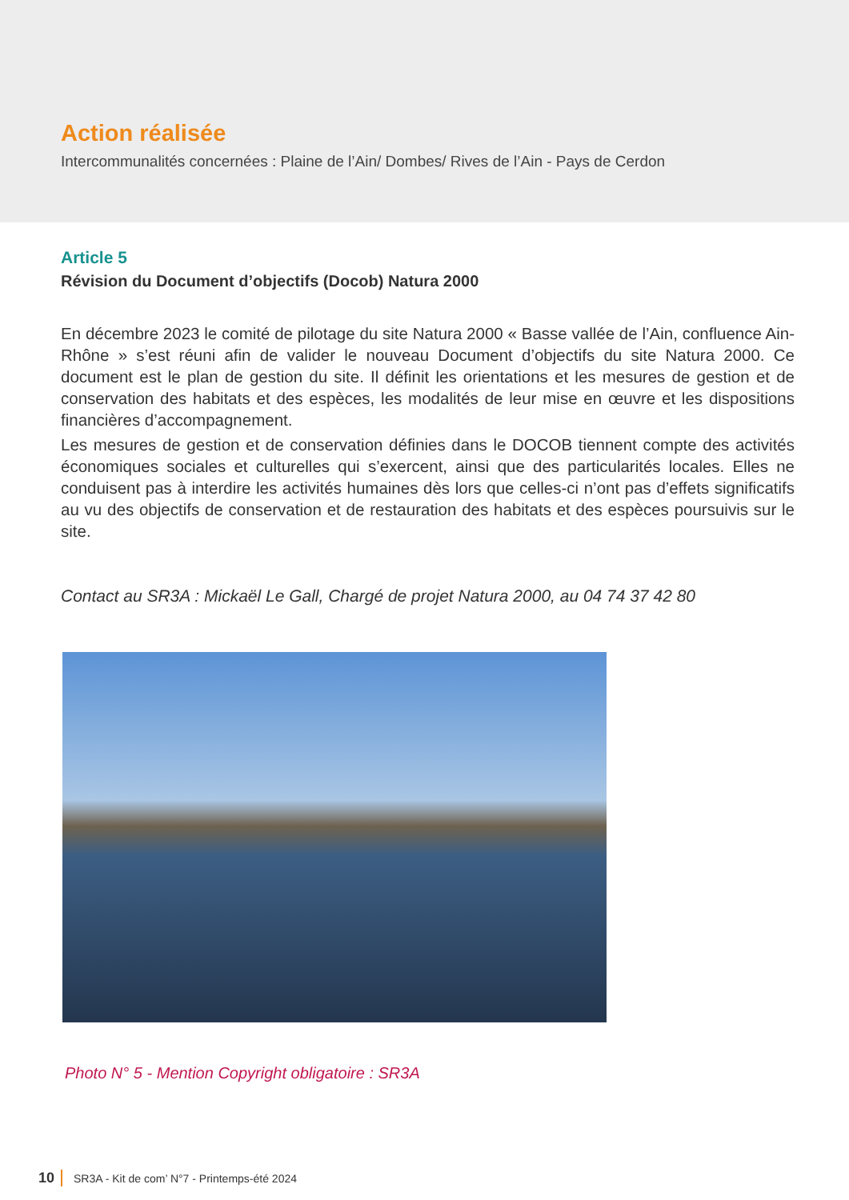Action réalisée
Intercommunalités concernées : Plaine de l’Ain/ Dombes/ Rives de l’Ain - Pays de Cerdon
Article 5
Révision du Document d’objectifs (Docob) Natura 2000
En décembre 2023 le comité de pilotage du site Natura 2000 « Basse vallée de l’Ain, confluence Ain-Rhône » s’est réuni afin de valider le nouveau Document d’objectifs du site Natura 2000. Ce document est le plan de gestion du site. Il définit les orientations et les mesures de gestion et de conservation des habitats et des espèces, les modalités de leur mise en œuvre et les dispositions financières d’accompagnement.
Les mesures de gestion et de conservation définies dans le DOCOB tiennent compte des activités économiques sociales et culturelles qui s’exercent, ainsi que des particularités locales. Elles ne conduisent pas à interdire les activités humaines dès lors que celles-ci n’ont pas d’effets significatifs au vu des objectifs de conservation et de restauration des habitats et des espèces poursuivis sur le site.
Contact au SR3A : Mickaël Le Gall, Chargé de projet Natura 2000, au 04 74 37 42 80
Photo N° 5 - Mention Copyright obligatoire : SR3A
10 SR3A - Kit de com’ N°7 - Printemps-été 2024